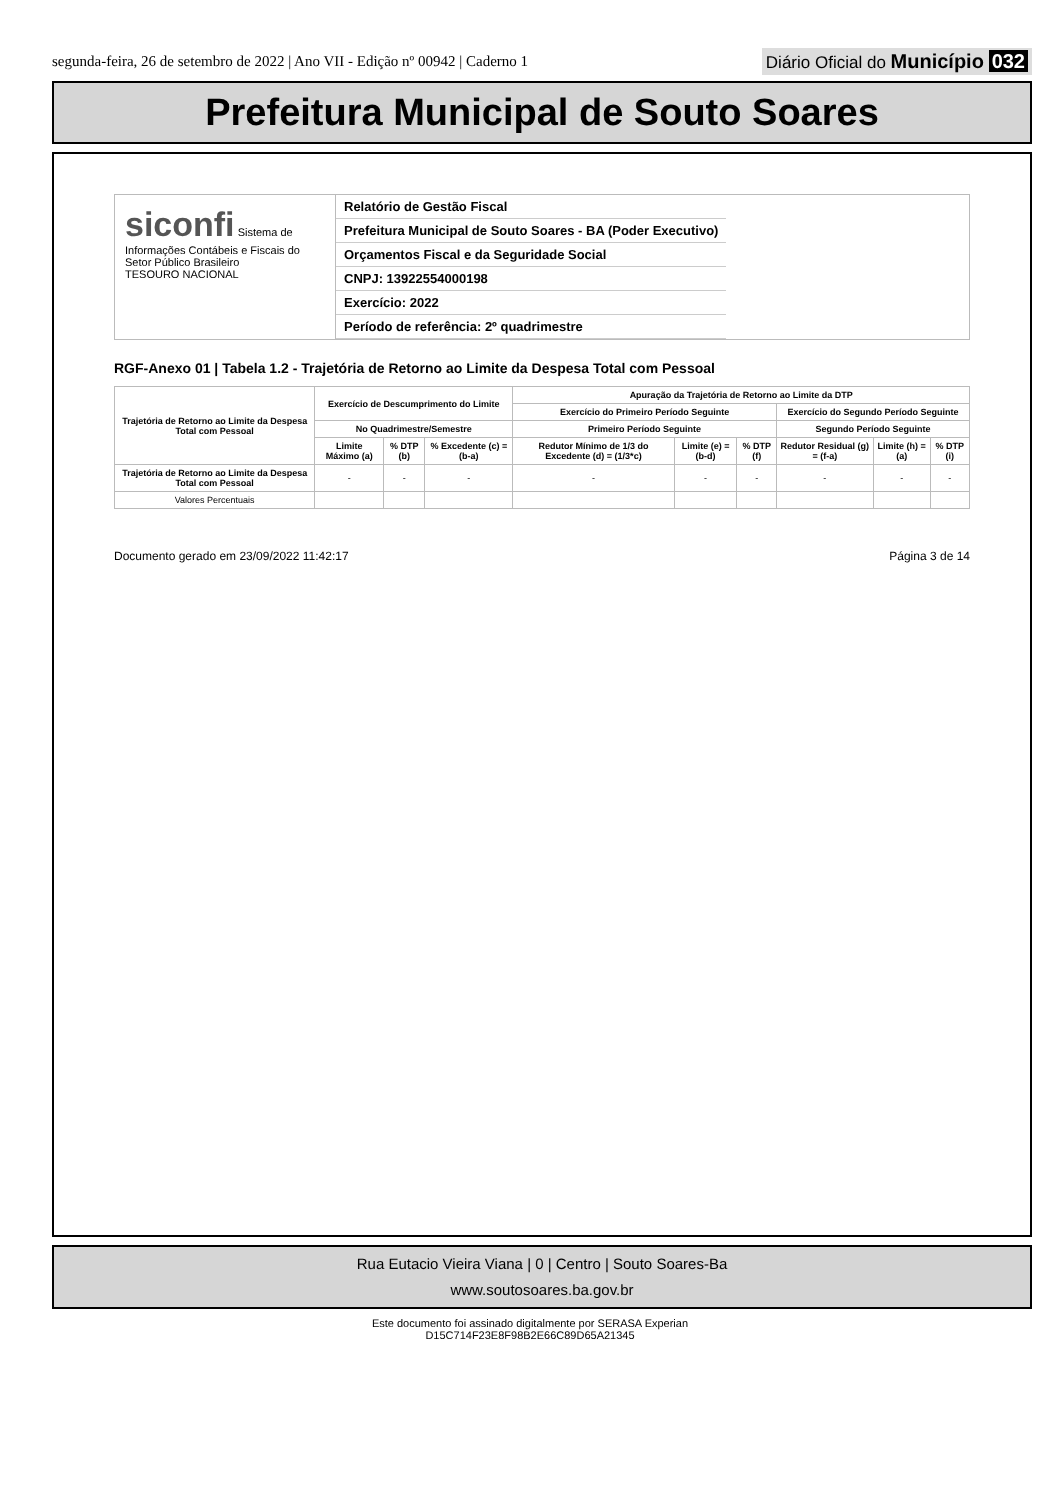segunda-feira, 26 de setembro de 2022 | Ano VII - Edição nº 00942 | Caderno 1 Diário Oficial do Município 032
Prefeitura Municipal de Souto Soares
siconfi Sistema de Informações Contábeis e Fiscais do Setor Público Brasileiro
TESOURO NACIONAL
Relatório de Gestão Fiscal
Prefeitura Municipal de Souto Soares - BA (Poder Executivo)
Orçamentos Fiscal e da Seguridade Social
CNPJ: 13922554000198
Exercício: 2022
Período de referência: 2º quadrimestre
RGF-Anexo 01 | Tabela 1.2 - Trajetória de Retorno ao Limite da Despesa Total com Pessoal
| Trajetória de Retorno ao Limite da Despesa Total com Pessoal | Exercício de Descumprimento do Limite | | | Apuração da Trajetória de Retorno ao Limite da DTP | | | | | |
| --- | --- | --- | --- | --- | --- | --- | --- | --- | --- |
| | | | | Exercício do Primeiro Período Seguinte | | | Exercício do Segundo Período Seguinte | | |
| | No Quadrimestre/Semestre | | | Primeiro Período Seguinte | | | Segundo Período Seguinte | | |
| | Limite Máximo (a) | % DTP (b) | % Excedente (c) = (b-a) | Redutor Mínimo de 1/3 do Excedente (d) = (1/3*c) | Limite (e) = (b-d) | % DTP (f) | Redutor Residual (g) = (f-a) | Limite (h) = (a) | % DTP (i) |
| Trajetória de Retorno ao Limite da Despesa Total com Pessoal | - | - | - | - | - | - | - | - | - |
| Valores Percentuais | | | | | | | | | |
Documento gerado em 23/09/2022 11:42:17 Página 3 de 14
Rua Eutacio Vieira Viana | 0 | Centro | Souto Soares-Ba
www.soutosoares.ba.gov.br
Este documento foi assinado digitalmente por SERASA Experian
D15C714F23E8F98B2E66C89D65A21345